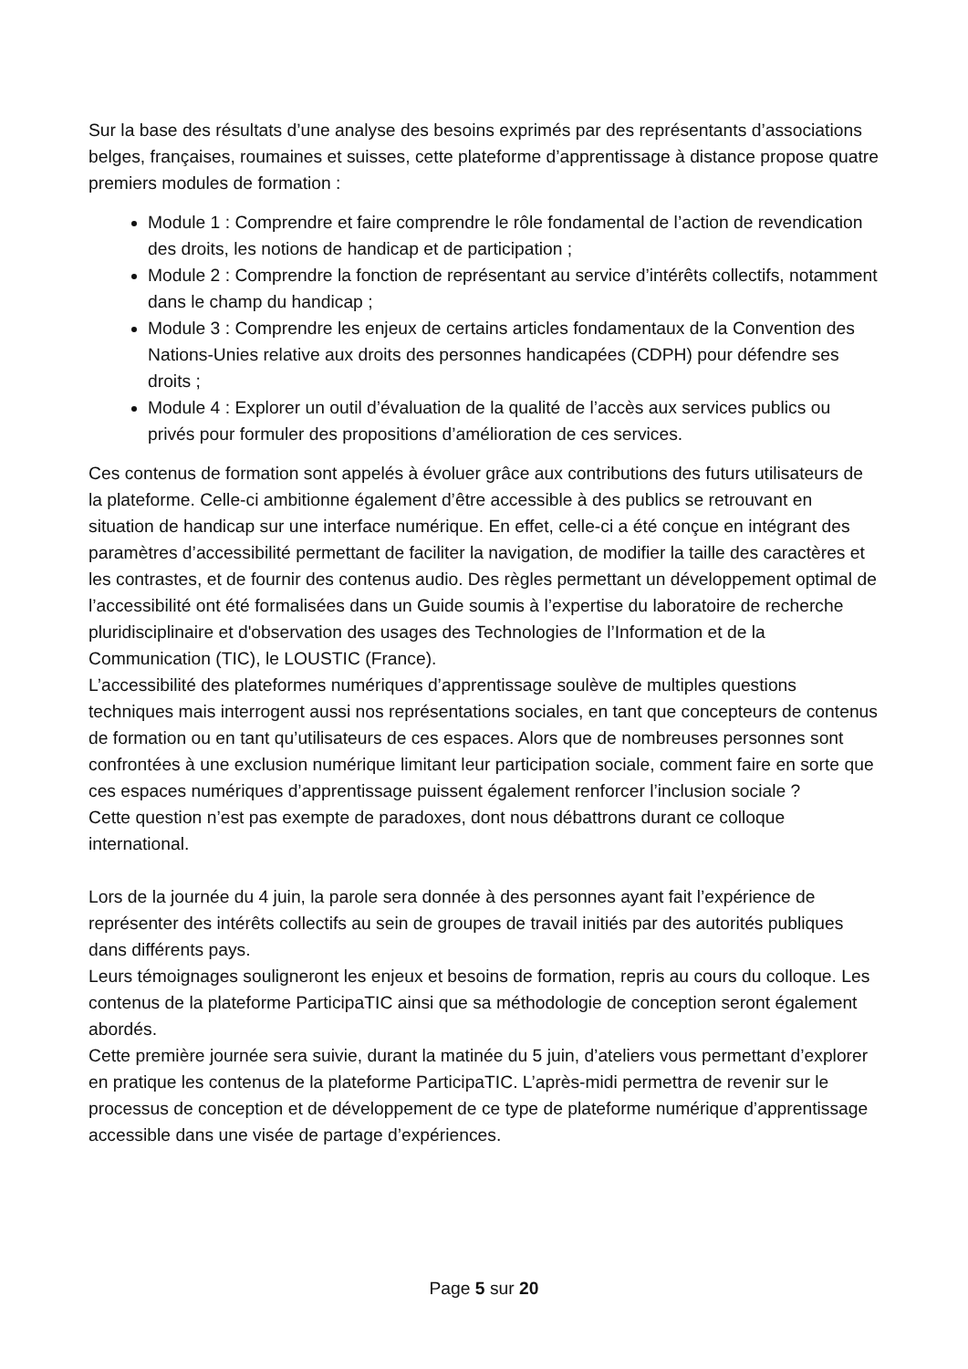Sur la base des résultats d’une analyse des besoins exprimés par des représentants d’associations belges, françaises, roumaines et suisses, cette plateforme d’apprentissage à distance propose quatre premiers modules de formation :
Module 1 : Comprendre et faire comprendre le rôle fondamental de l’action de revendication des droits, les notions de handicap et de participation ;
Module 2 : Comprendre la fonction de représentant au service d’intérêts collectifs, notamment dans le champ du handicap ;
Module 3 : Comprendre les enjeux de certains articles fondamentaux de la Convention des Nations-Unies relative aux droits des personnes handicapées (CDPH) pour défendre ses droits ;
Module 4 : Explorer un outil d’évaluation de la qualité de l’accès aux services publics ou privés pour formuler des propositions d’amélioration de ces services.
Ces contenus de formation sont appelés à évoluer grâce aux contributions des futurs utilisateurs de la plateforme. Celle-ci ambitionne également d’être accessible à des publics se retrouvant en situation de handicap sur une interface numérique. En effet, celle-ci a été conçue en intégrant des paramètres d’accessibilité permettant de faciliter la navigation, de modifier la taille des caractères et les contrastes, et de fournir des contenus audio. Des règles permettant un développement optimal de l’accessibilité ont été formalisées dans un Guide soumis à l’expertise du laboratoire de recherche pluridisciplinaire et d'observation des usages des Technologies de l’Information et de la Communication (TIC), le LOUSTIC (France).
L’accessibilité des plateformes numériques d’apprentissage soulève de multiples questions techniques mais interrogent aussi nos représentations sociales, en tant que concepteurs de contenus de formation ou en tant qu’utilisateurs de ces espaces. Alors que de nombreuses personnes sont confrontées à une exclusion numérique limitant leur participation sociale, comment faire en sorte que ces espaces numériques d’apprentissage puissent également renforcer l’inclusion sociale ?
Cette question n’est pas exempte de paradoxes, dont nous débattrons durant ce colloque international.
Lors de la journée du 4 juin, la parole sera donnée à des personnes ayant fait l’expérience de représenter des intérêts collectifs au sein de groupes de travail initiés par des autorités publiques dans différents pays.
Leurs témoignages souligneront les enjeux et besoins de formation, repris au cours du colloque. Les contenus de la plateforme ParticipaTIC ainsi que sa méthodologie de conception seront également abordés.
Cette première journée sera suivie, durant la matinée du 5 juin, d’ateliers vous permettant d’explorer en pratique les contenus de la plateforme ParticipaTIC. L’après-midi permettra de revenir sur le processus de conception et de développement de ce type de plateforme numérique d’apprentissage accessible dans une visée de partage d’expériences.
Page 5 sur 20